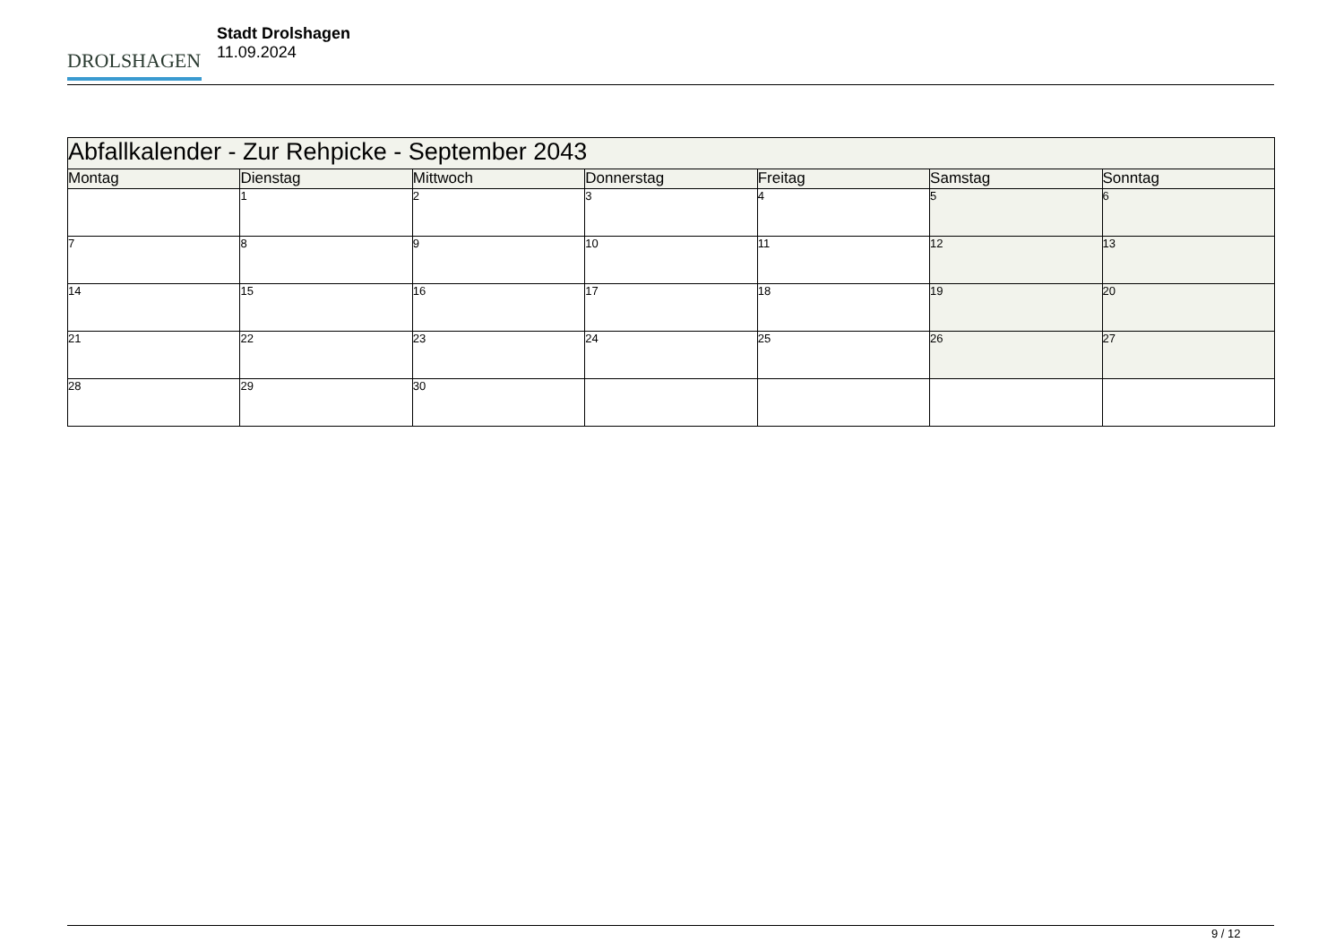DROLSHAGEN
Stadt Drolshagen
11.09.2024
| Abfallkalender - Zur Rehpicke - September 2043 | | | | | | |
| --- | --- | --- | --- | --- | --- | --- |
| Montag | Dienstag | Mittwoch | Donnerstag | Freitag | Samstag | Sonntag |
| | 1 | 2 | 3 | 4 | 5 | 6 |
| 7 | 8 | 9 | 10 | 11 | 12 | 13 |
| 14 | 15 | 16 | 17 | 18 | 19 | 20 |
| 21 | 22 | 23 | 24 | 25 | 26 | 27 |
| 28 | 29 | 30 | | | | |
9 / 12